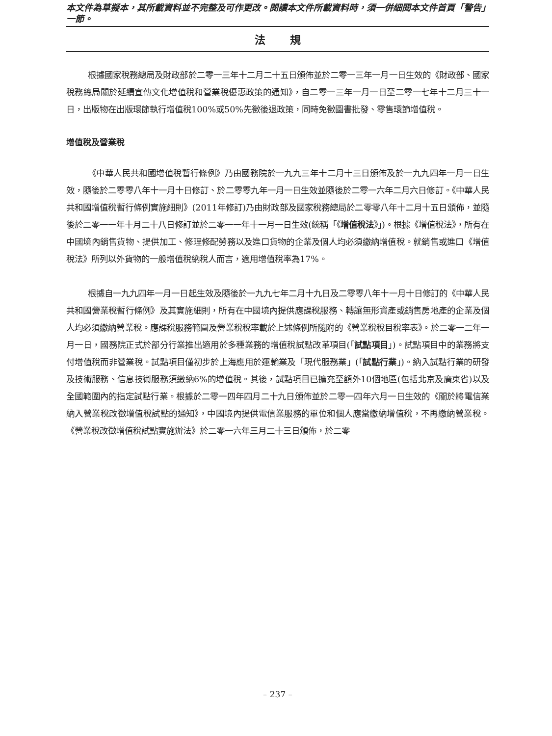本文件為草擬本，其所載資料並不完整及可作更改。閱讀本文件所載資料時，須一併細閱本文件首頁「警告」一節。
法規
根據國家稅務總局及財政部於二零一三年十二月二十五日頒佈並於二零一三年一月一日生效的《財政部、國家稅務總局關於延續宣傳文化增值稅和營業稅優惠政策的通知》，自二零一三年一月一日至二零一七年十二月三十一日，出版物在出版環節執行增值稅100%或50%先徵後退政策，同時免徵圖書批發、零售環節增值稅。
增值稅及營業稅
《中華人民共和國增值稅暫行條例》乃由國務院於一九九三年十二月十三日頒佈及於一九九四年一月一日生效，隨後於二零零八年十一月十日修訂、於二零零九年一月一日生效並隨後於二零一六年二月六日修訂。《中華人民共和國增值稅暫行條例實施細則》(2011年修訂)乃由財政部及國家稅務總局於二零零八年十二月十五日頒佈，並隨後於二零一一年十月二十八日修訂並於二零一一年十一月一日生效(統稱「《增值稅法》」)。根據《增值稅法》，所有在中國境內銷售貨物、提供加工、修理修配勞務以及進口貨物的企業及個人均必須繳納增值稅。就銷售或進口《增值稅法》所列以外貨物的一般增值稅納稅人而言，適用增值稅率為17%。
根據自一九九四年一月一日起生效及隨後於一九九七年二月十九日及二零零八年十一月十日修訂的《中華人民共和國營業稅暫行條例》及其實施細則，所有在中國境內提供應課稅服務、轉讓無形資產或銷售房地產的企業及個人均必須繳納營業稅。應課稅服務範圍及營業稅稅率載於上述條例所隨附的《營業稅稅目稅率表》。於二零一二年一月一日，國務院正式於部分行業推出適用於多種業務的增值稅試點改革項目(「試點項目」)。試點項目中的業務將支付增值稅而非營業稅。試點項目僅初步於上海應用於運輸業及「現代服務業」(「試點行業」)。納入試點行業的研發及技術服務、信息技術服務須繳納6%的增值稅。其後，試點項目已擴充至額外10個地區(包括北京及廣東省)以及全國範圍內的指定試點行業。根據於二零一四年四月二十九日頒佈並於二零一四年六月一日生效的《關於將電信業納入營業稅改徵增值稅試點的通知》，中國境內提供電信業服務的單位和個人應當繳納增值稅，不再繳納營業稅。《營業稅改徵增值稅試點實施辦法》於二零一六年三月二十三日頒佈，於二零
– 237 –